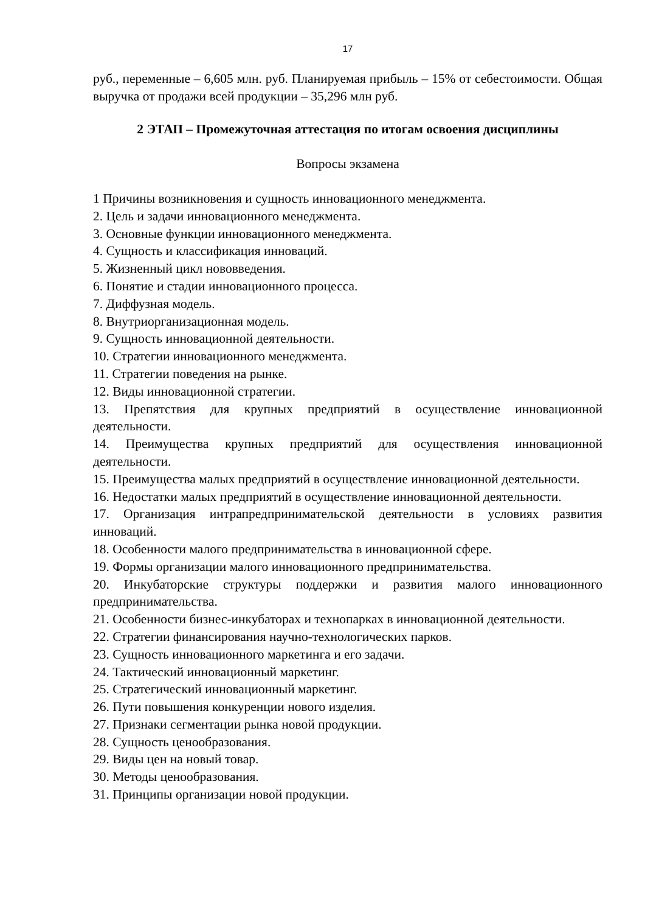17
руб., переменные – 6,605 млн. руб. Планируемая прибыль – 15% от себестоимости. Общая выручка от продажи всей продукции – 35,296 млн руб.
2 ЭТАП – Промежуточная аттестация по итогам освоения дисциплины
Вопросы экзамена
1 Причины возникновения и сущность инновационного менеджмента.
2. Цель и задачи инновационного менеджмента.
3. Основные функции инновационного менеджмента.
4. Сущность и классификация инноваций.
5. Жизненный цикл нововведения.
6. Понятие и стадии инновационного процесса.
7. Диффузная модель.
8. Внутриорганизационная модель.
9. Сущность инновационной деятельности.
10. Стратегии инновационного менеджмента.
11. Стратегии поведения на рынке.
12. Виды инновационной стратегии.
13. Препятствия для крупных предприятий в осуществление инновационной деятельности.
14. Преимущества крупных предприятий для осуществления инновационной деятельности.
15. Преимущества малых предприятий в осуществление инновационной деятельности.
16. Недостатки малых предприятий в осуществление инновационной деятельности.
17. Организация интрапредпринимательской деятельности в условиях развития инноваций.
18. Особенности малого предпринимательства в инновационной сфере.
19. Формы организации малого инновационного предпринимательства.
20. Инкубаторские структуры поддержки и развития малого инновационного предпринимательства.
21. Особенности бизнес-инкубаторах и технопарках в инновационной деятельности.
22. Стратегии финансирования научно-технологических парков.
23. Сущность инновационного маркетинга и его задачи.
24. Тактический инновационный маркетинг.
25. Стратегический инновационный маркетинг.
26. Пути повышения конкуренции нового изделия.
27. Признаки сегментации рынка новой продукции.
28. Сущность ценообразования.
29. Виды цен на новый товар.
30. Методы ценообразования.
31. Принципы организации новой продукции.